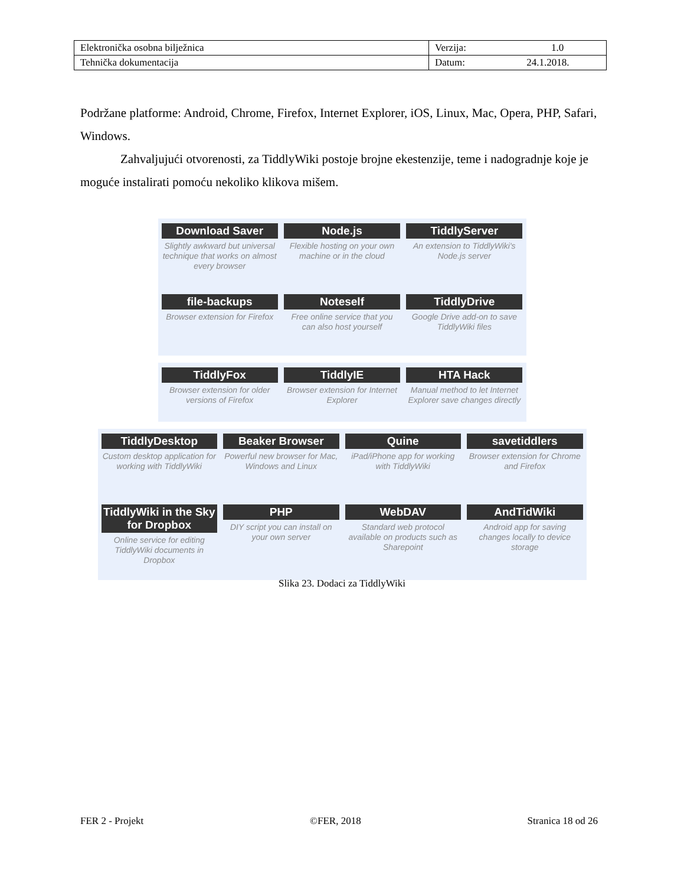| Elektronička osobna bilježnica | Verzija: 1.0 |
| Tehnička dokumentacija | Datum: 24.1.2018. |
Podržane platforme: Android, Chrome, Firefox, Internet Explorer, iOS, Linux, Mac, Opera, PHP, Safari, Windows.
Zahvaljujući otvorenosti, za TiddlyWiki postoje brojne ekestenzije, teme i nadogradnje koje je moguće instalirati pomoću nekoliko klikova mišem.
Download Saver
Slightly awkward but universal technique that works on almost every browser
Node.js
Flexible hosting on your own machine or in the cloud
TiddlyServer
An extension to TiddlyWiki's Node.js server
file-backups
Browser extension for Firefox
Noteself
Free online service that you can also host yourself
TiddlyDrive
Google Drive add-on to save TiddlyWiki files
TiddlyFox
Browser extension for older versions of Firefox
TiddlyIE
Browser extension for Internet Explorer
HTA Hack
Manual method to let Internet Explorer save changes directly
TiddlyDesktop
Custom desktop application for working with TiddlyWiki
Beaker Browser
Powerful new browser for Mac, Windows and Linux
Quine
iPad/iPhone app for working with TiddlyWiki
savetiddlers
Browser extension for Chrome and Firefox
TiddlyWiki in the Sky for Dropbox
Online service for editing TiddlyWiki documents in Dropbox
PHP
DIY script you can install on your own server
WebDAV
Standard web protocol available on products such as Sharepoint
AndTidWiki
Android app for saving changes locally to device storage
Slika 23. Dodaci za TiddlyWiki
FER 2 - Projekt ©FER, 2018 Stranica 18 od 26